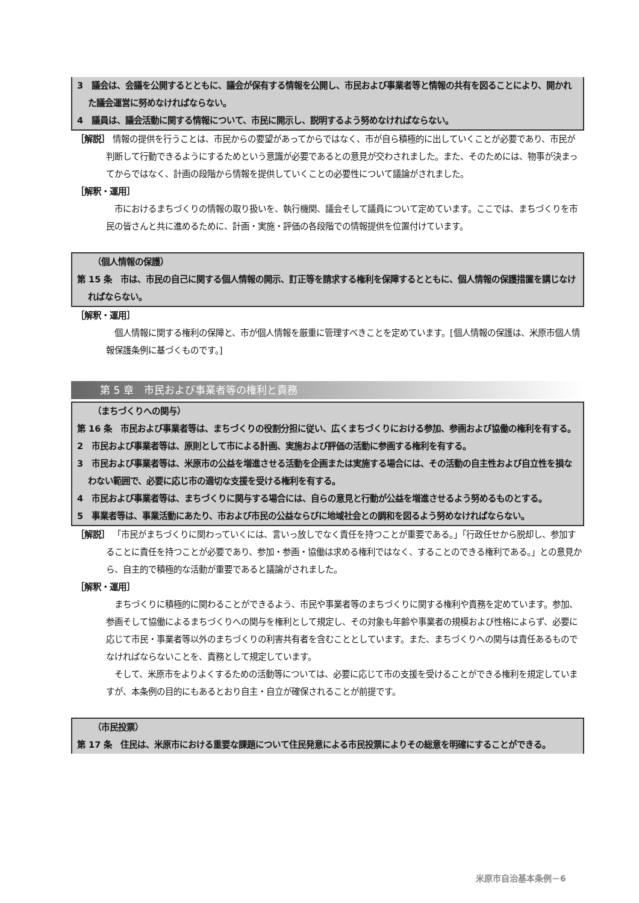3　議会は、会議を公開するとともに、議会が保有する情報を公開し、市民および事業者等と情報の共有を図ることにより、開かれた議会運営に努めなければならない。
4　議員は、議会活動に関する情報について、市民に開示し、説明するよう努めなければならない。
［解説］ 情報の提供を行うことは、市民からの要望があってからではなく、市が自ら積極的に出していくことが必要であり、市民が判断して行動できるようにするためという意識が必要であるとの意見が交わされました。また、そのためには、物事が決まってからではなく、計画の段階から情報を提供していくことの必要性について議論がされました。
［解釈・運用］
　市におけるまちづくりの情報の取り扱いを、執行機関、議会そして議員について定めています。ここでは、まちづくりを市民の皆さんと共に進めるために、計画・実施・評価の各段階での情報提供を位置付けています。
（個人情報の保護）
第 15 条　市は、市民の自己に関する個人情報の開示、訂正等を請求する権利を保障するとともに、個人情報の保護措置を講じなければならない。
［解釈・運用］
　個人情報に関する権利の保障と、市が個人情報を厳重に管理すべきことを定めています。[個人情報の保護は、米原市個人情報保護条例に基づくものです。]
第 5 章　市民および事業者等の権利と責務
（まちづくりへの関与）
第 16 条　市民および事業者等は、まちづくりの役割分担に従い、広くまちづくりにおける参加、参画および協働の権利を有する。
2　市民および事業者等は、原則として市による計画、実施および評価の活動に参画する権利を有する。
3　市民および事業者等は、米原市の公益を増進させる活動を企画または実施する場合には、その活動の自主性および自立性を損なわない範囲で、必要に応じ市の適切な支援を受ける権利を有する。
4　市民および事業者等は、まちづくりに関与する場合には、自らの意見と行動が公益を増進させるよう努めるものとする。
5　事業者等は、事業活動にあたり、市および市民の公益ならびに地域社会との調和を図るよう努めなければならない。
［解説］ 「市民がまちづくりに関わっていくには、言いっ放しでなく責任を持つことが重要である。」「行政任せから脱却し、参加することに責任を持つことが必要であり、参加・参画・協働は求める権利ではなく、することのできる権利である。」との意見から、自主的で積極的な活動が重要であると議論がされました。
［解釈・運用］
　まちづくりに積極的に関わることができるよう、市民や事業者等のまちづくりに関する権利や責務を定めています。参加、参画そして協働によるまちづくりへの関与を権利として規定し、その対象も年齢や事業者の規模および性格によらず、必要に応じて市民・事業者等以外のまちづくりの利害共有者を含むこととしています。また、まちづくりへの関与は責任あるものでなければならないことを、責務として規定しています。
　そして、米原市をよりよくするための活動等については、必要に応じて市の支援を受けることができる権利を規定していますが、本条例の目的にもあるとおり自主・自立が確保されることが前提です。
（市民投票）
第 17 条　住民は、米原市における重要な課題について住民発意による市民投票によりその総意を明確にすることができる。
米原市自治基本条例－6